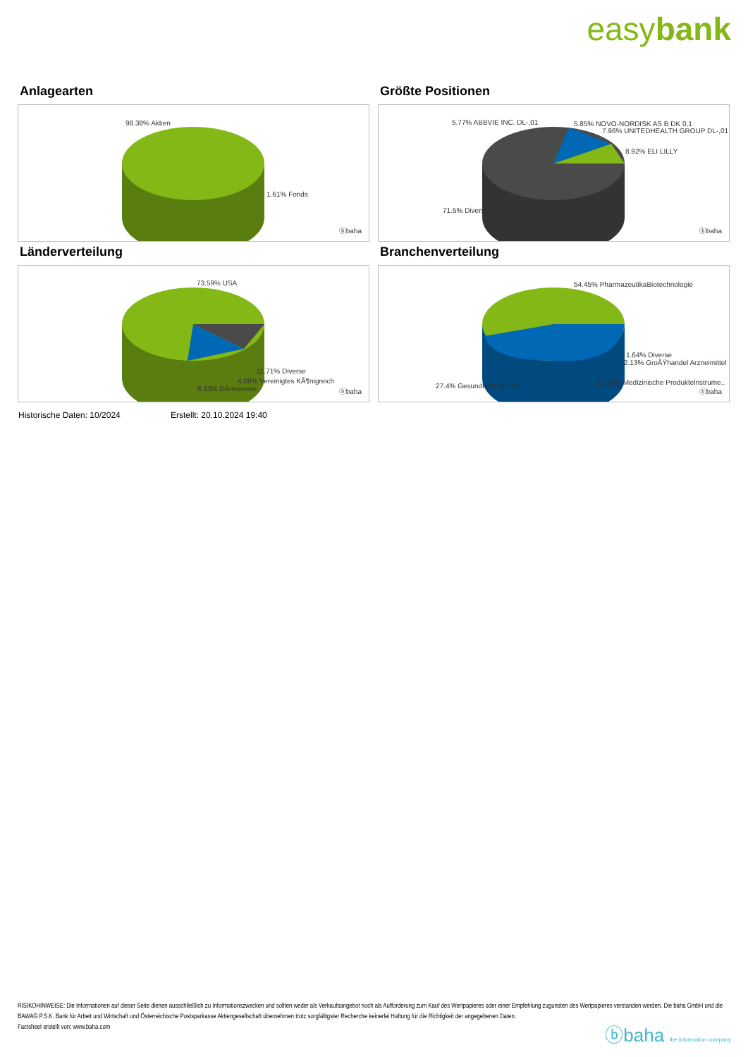easybank
Anlagearten
98.38% Aktien
1.61% Fonds
ⓑbaha
Größte Positionen
5.77% ABBVIE INC. DL-,01 5.85% NOVO-NORDISK AS B DK 0,1
7.96% UNITEDHEALTH GROUP DL-,01
8.92% ELI LILLY
71.5% Diverse
ⓑbaha
Länderverteilung
73.59% USA
11.71% Diverse
4.08% Vereinigtes KÃ¶nigreich
6.33% DÃ¤nemark ⓑbaha
Branchenverteilung
54.45% PharmazeutikaBiotechnologie
1.64% Diverse
2.13% GroÃŸhandel Arzneimittel
13.19% Medizinische Produktelnstrume.. 27.4% Gesundheitsdienste
ⓑbaha
Historische Daten: 10/2024 Erstellt: 20.10.2024 19:40
RISIKOHINWEISE: Die Informationen auf dieser Seite dienen ausschließlich zu Informationszwecken und sollten weder als Verkaufsangebot noch als Aufforderung zum Kauf des Wertpapieres oder einer Empfehlung zugunsten des Wertpapieres verstanden werden. Die baha GmbH und die BAWAG P.S.K. Bank für Arbeit und Wirtschaft und Österreichische Postsparkasse Aktiengesellschaft übernehmen trotz sorgfältigster Recherche keinerlei Haftung für die Richtigkeit der angegebenen Daten.
Factsheet erstellt von: www.baha.com
ⓑbaha the information company